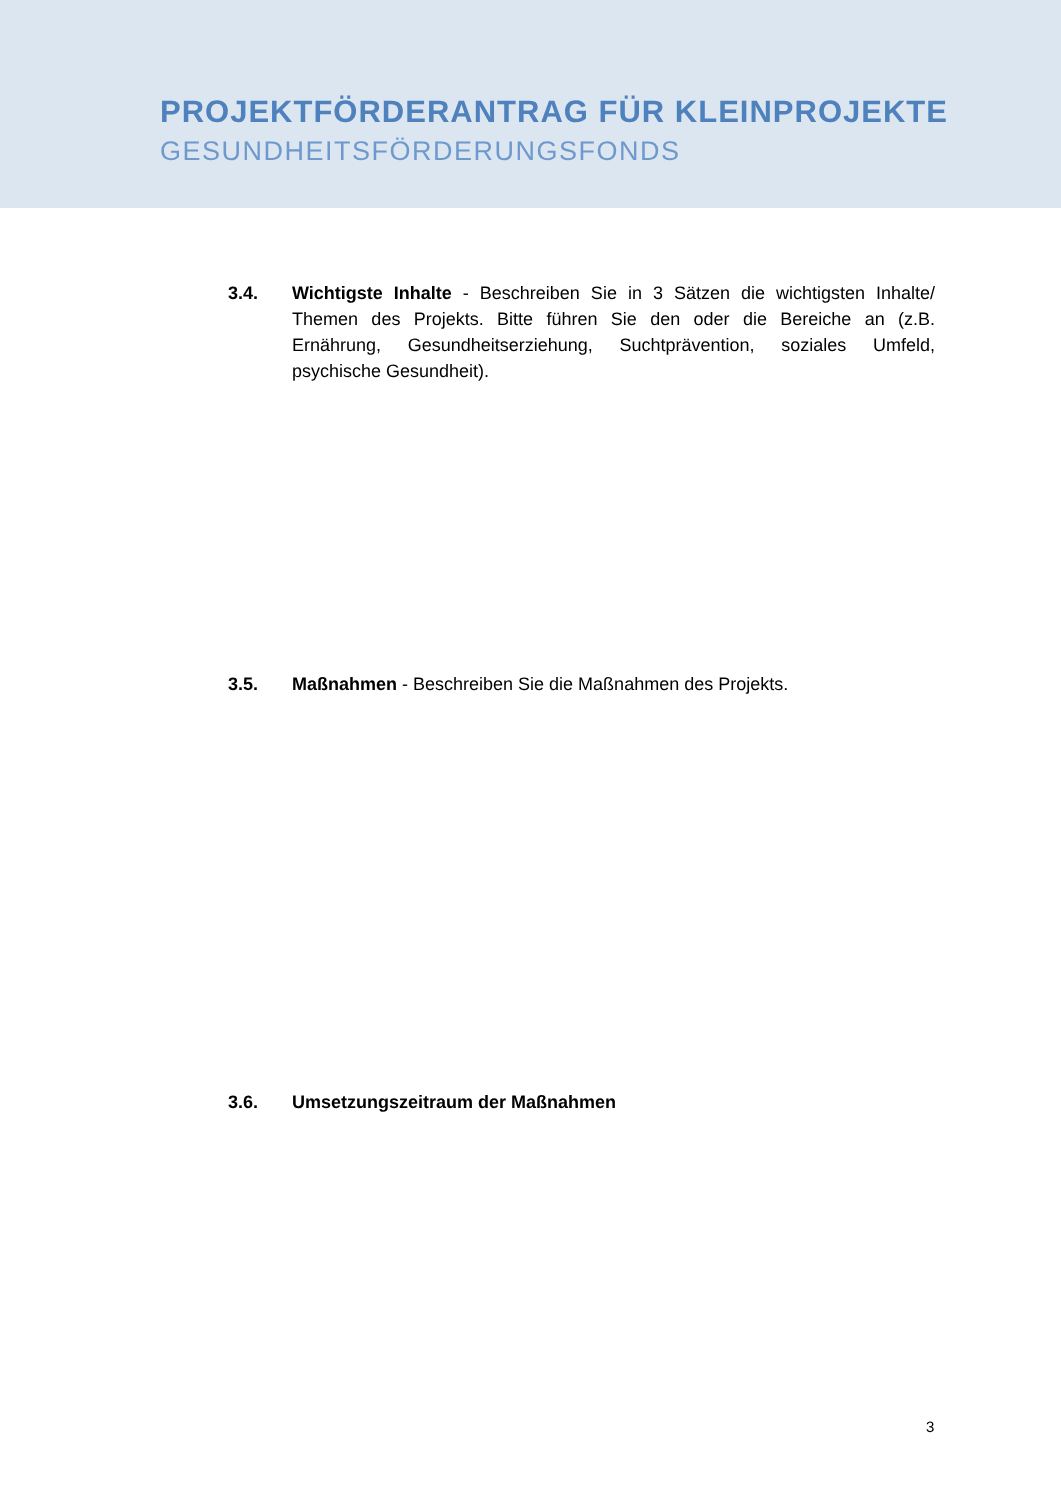PROJEKTFÖRDERANTRAG FÜR KLEINPROJEKTE
GESUNDHEITSFÖRDERUNGSFONDS
3.4. Wichtigste Inhalte - Beschreiben Sie in 3 Sätzen die wichtigsten Inhalte/ Themen des Projekts. Bitte führen Sie den oder die Bereiche an (z.B. Ernährung, Gesundheitserziehung, Suchtprävention, soziales Umfeld, psychische Gesundheit).
3.5. Maßnahmen - Beschreiben Sie die Maßnahmen des Projekts.
3.6. Umsetzungszeitraum der Maßnahmen
3